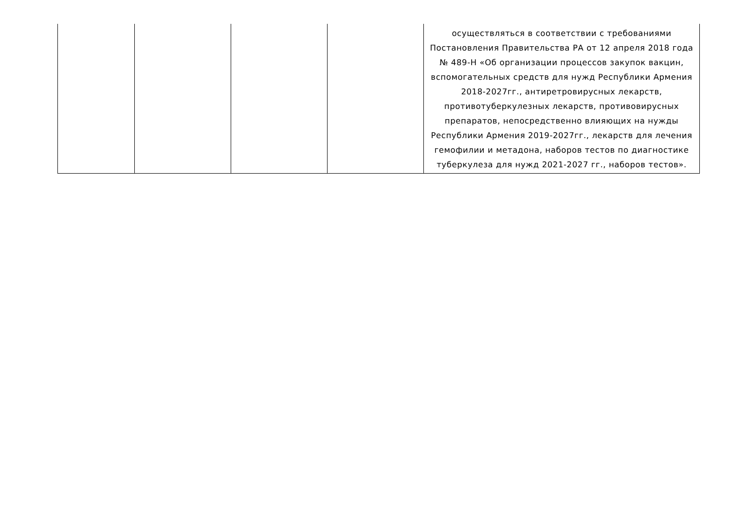| | | | | осуществляться в соответствии с требованиями Постановления Правительства РА от 12 апреля 2018 года № 489-Н «Об организации процессов закупок вакцин, вспомогательных средств для нужд Республики Армения 2018-2027гг., антиретровирусных лекарств, противотуберкулезных лекарств, противовирусных препаратов, непосредственно влияющих на нужды Республики Армения 2019-2027гг., лекарств для лечения гемофилии и метадона, наборов тестов по диагностике туберкулеза для нужд 2021-2027 гг., наборов тестов». |